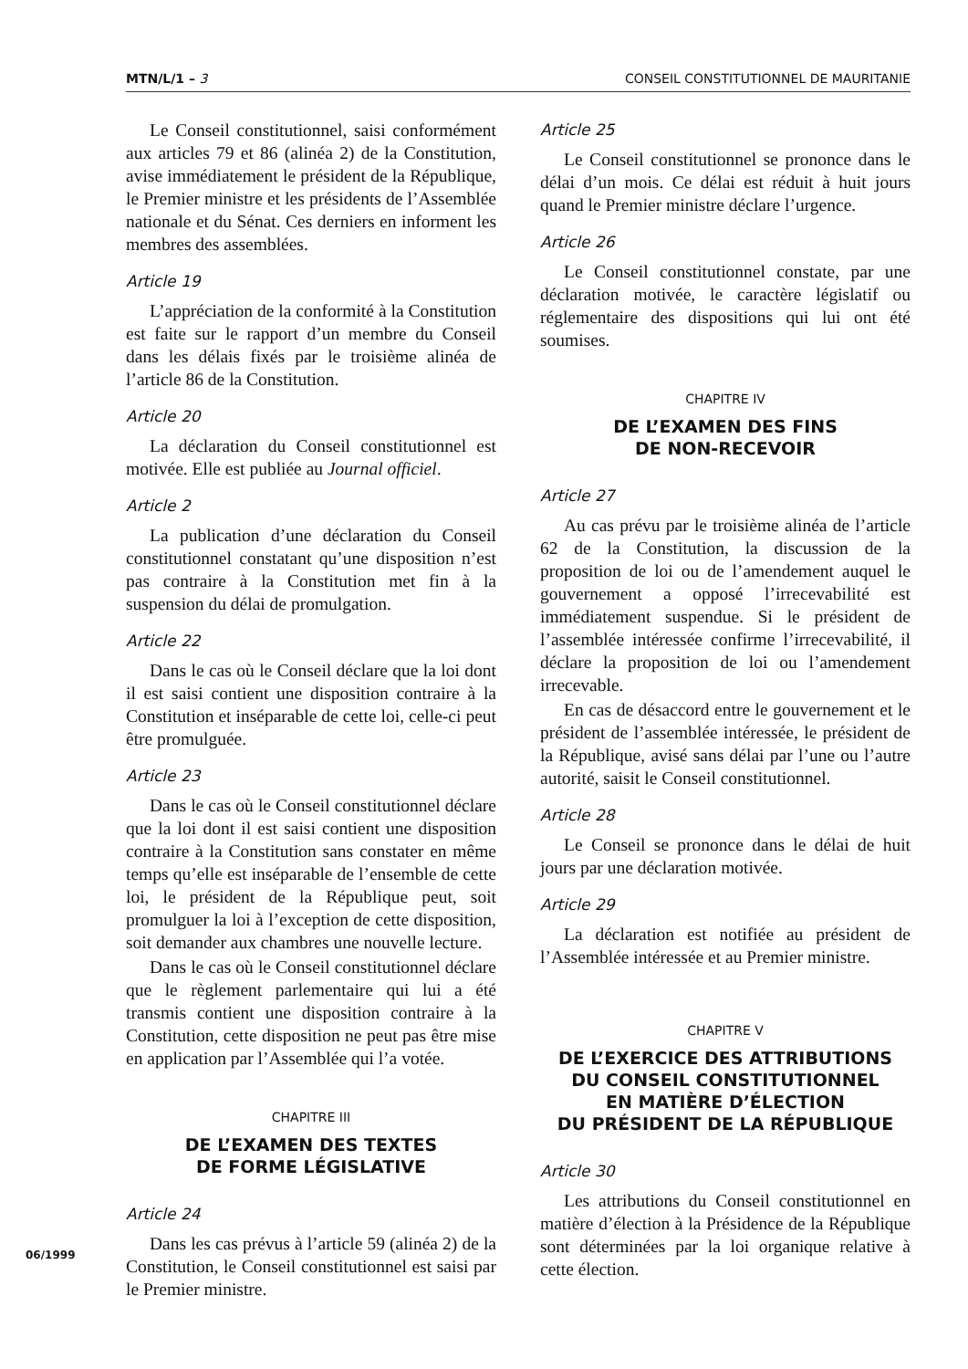MTN/L/1 – 3 CONSEIL CONSTITUTIONNEL DE MAURITANIE
Le Conseil constitutionnel, saisi conformément aux articles 79 et 86 (alinéa 2) de la Constitution, avise immédiatement le président de la République, le Premier ministre et les présidents de l’Assemblée nationale et du Sénat. Ces derniers en informent les membres des assemblées.
Article 19
L’appréciation de la conformité à la Constitution est faite sur le rapport d’un membre du Conseil dans les délais fixés par le troisième alinéa de l’article 86 de la Constitution.
Article 20
La déclaration du Conseil constitutionnel est motivée. Elle est publiée au Journal officiel.
Article 2
La publication d’une déclaration du Conseil constitutionnel constatant qu’une disposition n’est pas contraire à la Constitution met fin à la suspension du délai de promulgation.
Article 22
Dans le cas où le Conseil déclare que la loi dont il est saisi contient une disposition contraire à la Constitution et inséparable de cette loi, celle-ci peut être promulguée.
Article 23
Dans le cas où le Conseil constitutionnel déclare que la loi dont il est saisi contient une disposition contraire à la Constitution sans constater en même temps qu’elle est inséparable de l’ensemble de cette loi, le président de la République peut, soit promulguer la loi à l’exception de cette disposition, soit demander aux chambres une nouvelle lecture.
Dans le cas où le Conseil constitutionnel déclare que le règlement parlementaire qui lui a été transmis contient une disposition contraire à la Constitution, cette disposition ne peut pas être mise en application par l’Assemblée qui l’a votée.
CHAPITRE III
DE L’EXAMEN DES TEXTES
DE FORME LÉGISLATIVE
Article 24
Dans les cas prévus à l’article 59 (alinéa 2) de la Constitution, le Conseil constitutionnel est saisi par le Premier ministre.
Article 25
Le Conseil constitutionnel se prononce dans le délai d’un mois. Ce délai est réduit à huit jours quand le Premier ministre déclare l’urgence.
Article 26
Le Conseil constitutionnel constate, par une déclaration motivée, le caractère législatif ou réglementaire des dispositions qui lui ont été soumises.
CHAPITRE IV
DE L’EXAMEN DES FINS
DE NON-RECEVOIR
Article 27
Au cas prévu par le troisième alinéa de l’article 62 de la Constitution, la discussion de la proposition de loi ou de l’amendement auquel le gouvernement a opposé l’irrecevabilité est immédiatement suspendue. Si le président de l’assemblée intéressée confirme l’irrecevabilité, il déclare la proposition de loi ou l’amendement irrecevable.
En cas de désaccord entre le gouvernement et le président de l’assemblée intéressée, le président de la République, avisé sans délai par l’une ou l’autre autorité, saisit le Conseil constitutionnel.
Article 28
Le Conseil se prononce dans le délai de huit jours par une déclaration motivée.
Article 29
La déclaration est notifiée au président de l’Assemblée intéressée et au Premier ministre.
CHAPITRE V
DE L’EXERCICE DES ATTRIBUTIONS
DU CONSEIL CONSTITUTIONNEL
EN MATIÈRE D’ÉLECTION
DU PRÉSIDENT DE LA RÉPUBLIQUE
Article 30
Les attributions du Conseil constitutionnel en matière d’élection à la Présidence de la République sont déterminées par la loi organique relative à cette élection.
06/1999